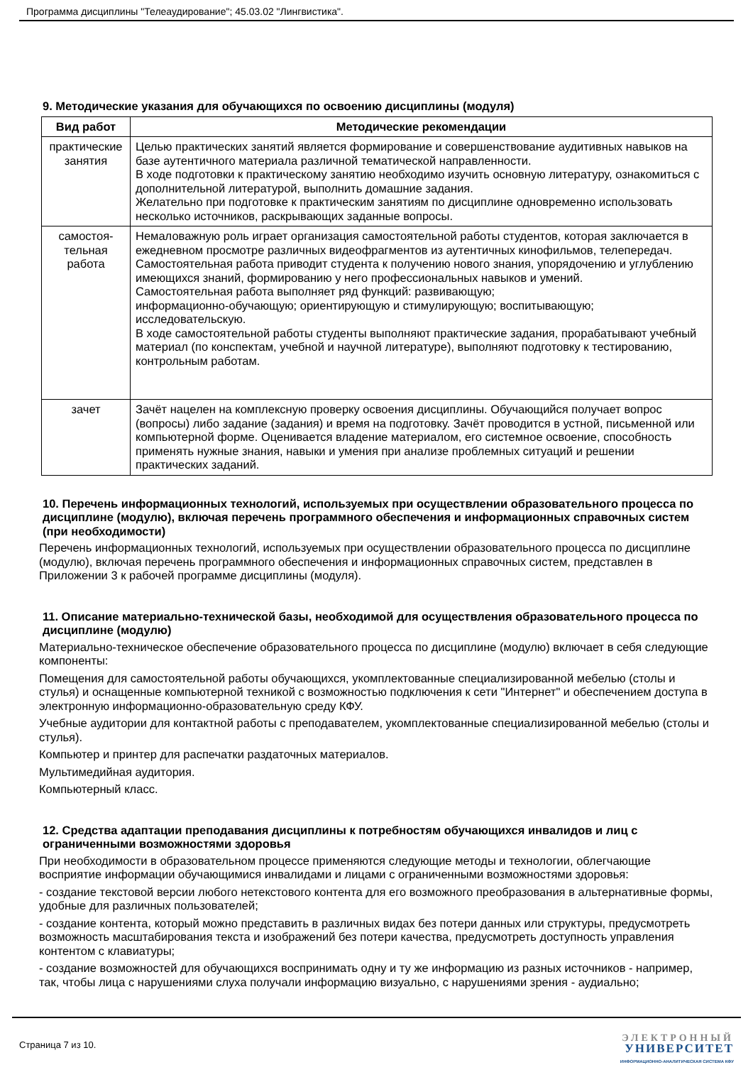Программа дисциплины "Телеаудирование"; 45.03.02 "Лингвистика".
9. Методические указания для обучающихся по освоению дисциплины (модуля)
| Вид работ | Методические рекомендации |
| --- | --- |
| практические занятия | Целью практических занятий является формирование и совершенствование аудитивных навыков на базе аутентичного материала различной тематической направленности. В ходе подготовки к практическому занятию необходимо изучить основную литературу, ознакомиться с дополнительной литературой, выполнить домашние задания. Желательно при подготовке к практическим занятиям по дисциплине одновременно использовать несколько источников, раскрывающих заданные вопросы. |
| самостоя-тельная работа | Немаловажную роль играет организация самостоятельной работы студентов, которая заключается в ежедневном просмотре различных видеофрагментов из аутентичных кинофильмов, телепередач. Самостоятельная работа приводит студента к получению нового знания, упорядочению и углублению имеющихся знаний, формированию у него профессиональных навыков и умений. Самостоятельная работа выполняет ряд функций: развивающую; информационно-обучающую; ориентирующую и стимулирующую; воспитывающую; исследовательскую. В ходе самостоятельной работы студенты выполняют практические задания, прорабатывают учебный материал (по конспектам, учебной и научной литературе), выполняют подготовку к тестированию, контрольным работам. |
| зачет | Зачёт нацелен на комплексную проверку освоения дисциплины. Обучающийся получает вопрос (вопросы) либо задание (задания) и время на подготовку. Зачёт проводится в устной, письменной или компьютерной форме. Оценивается владение материалом, его системное освоение, способность применять нужные знания, навыки и умения при анализе проблемных ситуаций и решении практических заданий. |
10. Перечень информационных технологий, используемых при осуществлении образовательного процесса по дисциплине (модулю), включая перечень программного обеспечения и информационных справочных систем (при необходимости)
Перечень информационных технологий, используемых при осуществлении образовательного процесса по дисциплине (модулю), включая перечень программного обеспечения и информационных справочных систем, представлен в Приложении 3 к рабочей программе дисциплины (модуля).
11. Описание материально-технической базы, необходимой для осуществления образовательного процесса по дисциплине (модулю)
Материально-техническое обеспечение образовательного процесса по дисциплине (модулю) включает в себя следующие компоненты:
Помещения для самостоятельной работы обучающихся, укомплектованные специализированной мебелью (столы и стулья) и оснащенные компьютерной техникой с возможностью подключения к сети "Интернет" и обеспечением доступа в электронную информационно-образовательную среду КФУ.
Учебные аудитории для контактной работы с преподавателем, укомплектованные специализированной мебелью (столы и стулья).
Компьютер и принтер для распечатки раздаточных материалов.
Мультимедийная аудитория.
Компьютерный класс.
12. Средства адаптации преподавания дисциплины к потребностям обучающихся инвалидов и лиц с ограниченными возможностями здоровья
При необходимости в образовательном процессе применяются следующие методы и технологии, облегчающие восприятие информации обучающимися инвалидами и лицами с ограниченными возможностями здоровья:
- создание текстовой версии любого нетекстового контента для его возможного преобразования в альтернативные формы, удобные для различных пользователей;
- создание контента, который можно представить в различных видах без потери данных или структуры, предусмотреть возможность масштабирования текста и изображений без потери качества, предусмотреть доступность управления контентом с клавиатуры;
- создание возможностей для обучающихся воспринимать одну и ту же информацию из разных источников - например, так, чтобы лица с нарушениями слуха получали информацию визуально, с нарушениями зрения - аудиально;
Страница 7 из 10.
ЭЛЕКТРОННЫЙ
УНИВЕРСИТЕТ
ИНФОРМАЦИОННО-АНАЛИТИЧЕСКАЯ СИСТЕМА КФУ